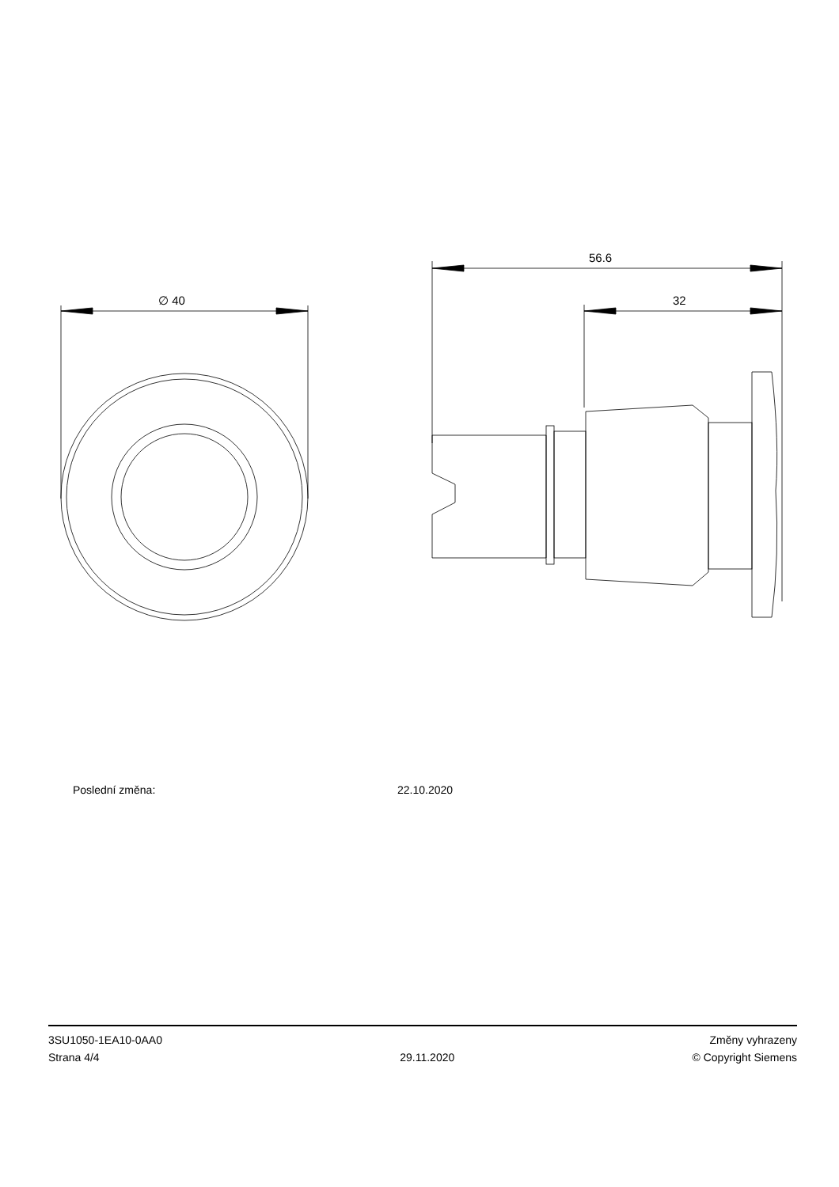∅ 40
56.6
32
Poslední změna: 22.10.2020
3SU1050-1EA10-0AA0
Strana 4/4
29.11.2020
Změny vyhrazeny
© Copyright Siemens